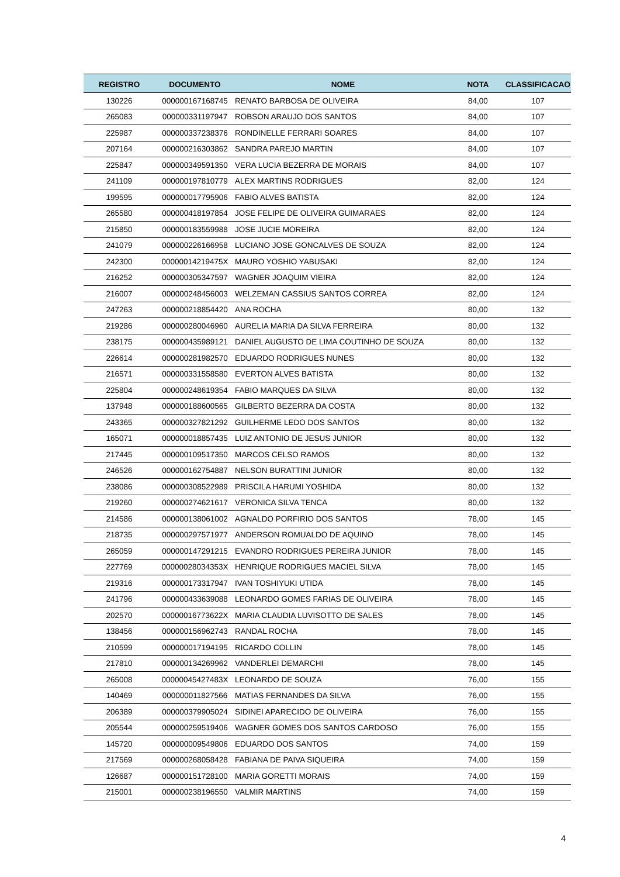| REGISTRO | DOCUMENTO | NOME | NOTA | CLASSIFICACAO |
| --- | --- | --- | --- | --- |
| 130226 | 000000167168745 | RENATO BARBOSA DE OLIVEIRA | 84,00 | 107 |
| 265083 | 000000331197947 | ROBSON ARAUJO DOS SANTOS | 84,00 | 107 |
| 225987 | 000000337238376 | RONDINELLE FERRARI SOARES | 84,00 | 107 |
| 207164 | 000000216303862 | SANDRA PAREJO MARTIN | 84,00 | 107 |
| 225847 | 000000349591350 | VERA LUCIA BEZERRA DE MORAIS | 84,00 | 107 |
| 241109 | 000000197810779 | ALEX MARTINS RODRIGUES | 82,00 | 124 |
| 199595 | 000000017795906 | FABIO ALVES BATISTA | 82,00 | 124 |
| 265580 | 000000418197854 | JOSE FELIPE DE OLIVEIRA GUIMARAES | 82,00 | 124 |
| 215850 | 000000183559988 | JOSE JUCIE MOREIRA | 82,00 | 124 |
| 241079 | 000000226166958 | LUCIANO JOSE GONCALVES DE SOUZA | 82,00 | 124 |
| 242300 | 00000014219475X | MAURO YOSHIO YABUSAKI | 82,00 | 124 |
| 216252 | 000000305347597 | WAGNER JOAQUIM VIEIRA | 82,00 | 124 |
| 216007 | 000000248456003 | WELZEMAN CASSIUS SANTOS CORREA | 82,00 | 124 |
| 247263 | 000000218854420 | ANA ROCHA | 80,00 | 132 |
| 219286 | 000000280046960 | AURELIA MARIA DA SILVA FERREIRA | 80,00 | 132 |
| 238175 | 000000435989121 | DANIEL AUGUSTO DE LIMA COUTINHO DE SOUZA | 80,00 | 132 |
| 226614 | 000000281982570 | EDUARDO RODRIGUES NUNES | 80,00 | 132 |
| 216571 | 000000331558580 | EVERTON ALVES BATISTA | 80,00 | 132 |
| 225804 | 000000248619354 | FABIO MARQUES DA SILVA | 80,00 | 132 |
| 137948 | 000000188600565 | GILBERTO BEZERRA DA COSTA | 80,00 | 132 |
| 243365 | 000000327821292 | GUILHERME LEDO DOS SANTOS | 80,00 | 132 |
| 165071 | 000000018857435 | LUIZ ANTONIO DE JESUS JUNIOR | 80,00 | 132 |
| 217445 | 000000109517350 | MARCOS CELSO RAMOS | 80,00 | 132 |
| 246526 | 000000162754887 | NELSON BURATTINI JUNIOR | 80,00 | 132 |
| 238086 | 000000308522989 | PRISCILA HARUMI YOSHIDA | 80,00 | 132 |
| 219260 | 000000274621617 | VERONICA SILVA TENCA | 80,00 | 132 |
| 214586 | 000000138061002 | AGNALDO PORFIRIO DOS SANTOS | 78,00 | 145 |
| 218735 | 000000297571977 | ANDERSON ROMUALDO DE AQUINO | 78,00 | 145 |
| 265059 | 000000147291215 | EVANDRO RODRIGUES PEREIRA JUNIOR | 78,00 | 145 |
| 227769 | 00000028034353X | HENRIQUE RODRIGUES MACIEL SILVA | 78,00 | 145 |
| 219316 | 000000173317947 | IVAN TOSHIYUKI UTIDA | 78,00 | 145 |
| 241796 | 000000433639088 | LEONARDO GOMES FARIAS DE OLIVEIRA | 78,00 | 145 |
| 202570 | 00000016773622X | MARIA CLAUDIA LUVISOTTO DE SALES | 78,00 | 145 |
| 138456 | 000000156962743 | RANDAL ROCHA | 78,00 | 145 |
| 210599 | 000000017194195 | RICARDO COLLIN | 78,00 | 145 |
| 217810 | 000000134269962 | VANDERLEI DEMARCHI | 78,00 | 145 |
| 265008 | 00000045427483X | LEONARDO DE SOUZA | 76,00 | 155 |
| 140469 | 000000011827566 | MATIAS FERNANDES DA SILVA | 76,00 | 155 |
| 206389 | 000000379905024 | SIDINEI APARECIDO DE OLIVEIRA | 76,00 | 155 |
| 205544 | 000000259519406 | WAGNER GOMES DOS SANTOS CARDOSO | 76,00 | 155 |
| 145720 | 000000009549806 | EDUARDO DOS SANTOS | 74,00 | 159 |
| 217569 | 000000268058428 | FABIANA DE PAIVA SIQUEIRA | 74,00 | 159 |
| 126687 | 000000151728100 | MARIA GORETTI MORAIS | 74,00 | 159 |
| 215001 | 000000238196550 | VALMIR MARTINS | 74,00 | 159 |
4